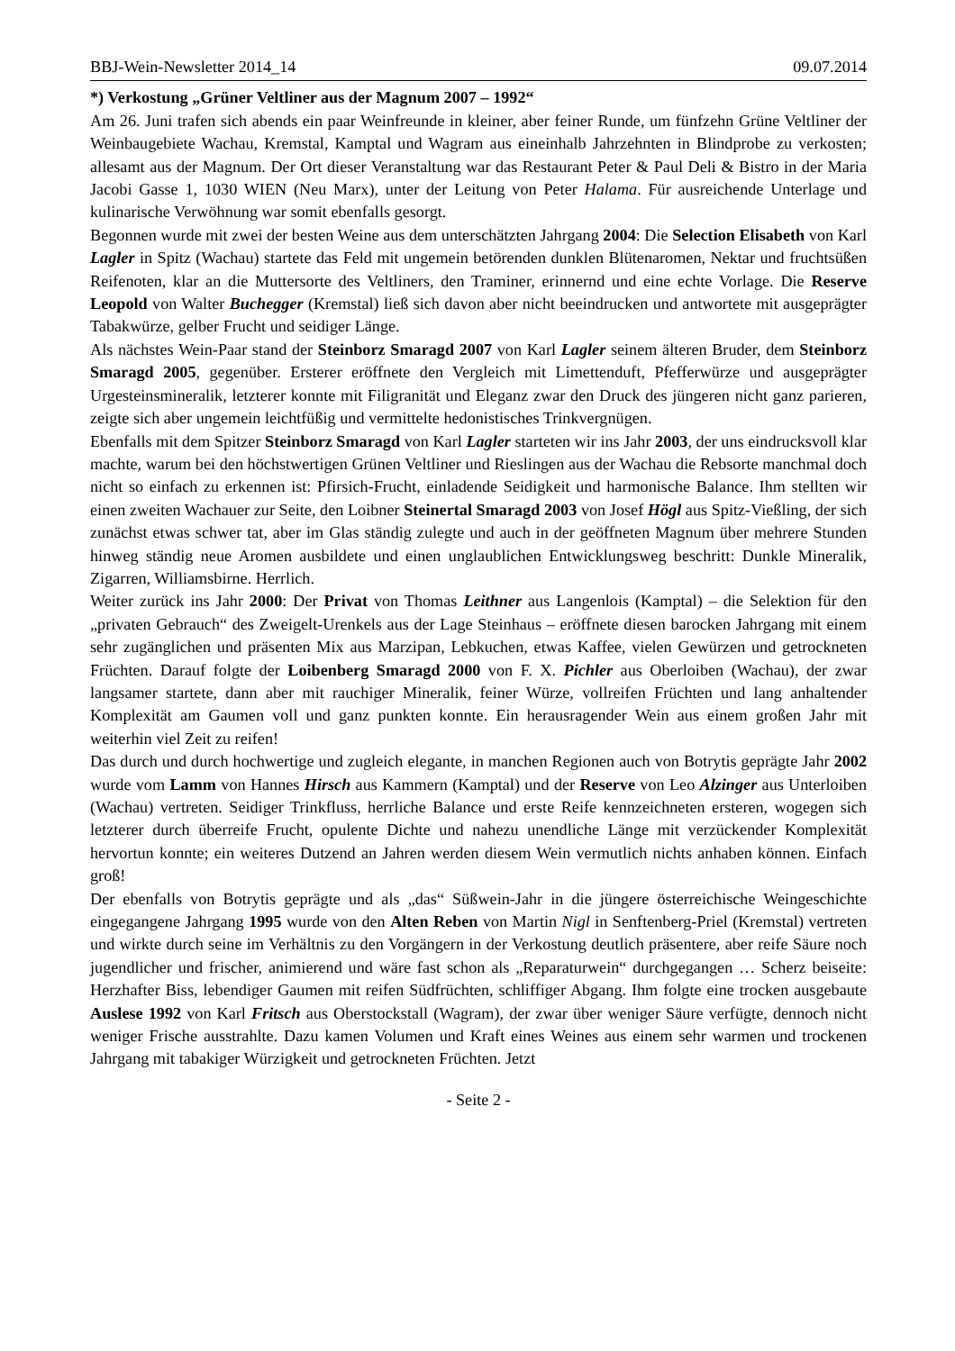BBJ-Wein-Newsletter 2014_14 09.07.2014
*) Verkostung „Grüner Veltliner aus der Magnum 2007 – 1992“
Am 26. Juni trafen sich abends ein paar Weinfreunde in kleiner, aber feiner Runde, um fünfzehn Grüne Veltliner der Weinbaugebiete Wachau, Kremstal, Kamptal und Wagram aus eineinhalb Jahrzehnten in Blindprobe zu verkosten; allesamt aus der Magnum. Der Ort dieser Veranstaltung war das Restaurant Peter & Paul Deli & Bistro in der Maria Jacobi Gasse 1, 1030 WIEN (Neu Marx), unter der Leitung von Peter Halama. Für ausreichende Unterlage und kulinarische Verwöhnung war somit ebenfalls gesorgt.
Begonnen wurde mit zwei der besten Weine aus dem unterschätzten Jahrgang 2004: Die Selection Elisabeth von Karl Lagler in Spitz (Wachau) startete das Feld mit ungemein betörenden dunklen Blütenaromen, Nektar und fruchtsüßen Reifenoten, klar an die Muttersorte des Veltliners, den Traminer, erinnernd und eine echte Vorlage. Die Reserve Leopold von Walter Buchegger (Kremstal) ließ sich davon aber nicht beeindrucken und antwortete mit ausgeprägter Tabakwürze, gelber Frucht und seidiger Länge.
Als nächstes Wein-Paar stand der Steinborz Smaragd 2007 von Karl Lagler seinem älteren Bruder, dem Steinborz Smaragd 2005, gegenüber. Ersterer eröffnete den Vergleich mit Limettenduft, Pfefferwürze und ausgeprägter Urgesteinsmineralik, letzterer konnte mit Filigranität und Eleganz zwar den Druck des jüngeren nicht ganz parieren, zeigte sich aber ungemein leichtfüßig und vermittelte hedonistisches Trinkvergnügen.
Ebenfalls mit dem Spitzer Steinborz Smaragd von Karl Lagler starteten wir ins Jahr 2003, der uns eindrucksvoll klar machte, warum bei den höchstwertigen Grünen Veltliner und Rieslingen aus der Wachau die Rebsorte manchmal doch nicht so einfach zu erkennen ist: Pfirsich-Frucht, einladende Seidigkeit und harmonische Balance. Ihm stellten wir einen zweiten Wachauer zur Seite, den Loibner Steinertal Smaragd 2003 von Josef Högl aus Spitz-Vießling, der sich zunächst etwas schwer tat, aber im Glas ständig zulegte und auch in der geöffneten Magnum über mehrere Stunden hinweg ständig neue Aromen ausbildete und einen unglaublichen Entwicklungsweg beschritt: Dunkle Mineralik, Zigarren, Williamsbirne. Herrlich.
Weiter zurück ins Jahr 2000: Der Privat von Thomas Leithner aus Langenlois (Kamptal) – die Selektion für den „privaten Gebrauch“ des Zweigelt-Urenkels aus der Lage Steinhaus – eröffnete diesen barocken Jahrgang mit einem sehr zugänglichen und präsenten Mix aus Marzipan, Lebkuchen, etwas Kaffee, vielen Gewürzen und getrockneten Früchten. Darauf folgte der Loibenberg Smaragd 2000 von F. X. Pichler aus Oberloiben (Wachau), der zwar langsamer startete, dann aber mit rauchiger Mineralik, feiner Würze, vollreifen Früchten und lang anhaltender Komplexität am Gaumen voll und ganz punkten konnte. Ein herausragender Wein aus einem großen Jahr mit weiterhin viel Zeit zu reifen!
Das durch und durch hochwertige und zugleich elegante, in manchen Regionen auch von Botrytis geprägte Jahr 2002 wurde vom Lamm von Hannes Hirsch aus Kammern (Kamptal) und der Reserve von Leo Alzinger aus Unterloiben (Wachau) vertreten. Seidiger Trinkfluss, herrliche Balance und erste Reife kennzeichneten ersteren, wogegen sich letzterer durch überreife Frucht, opulente Dichte und nahezu unendliche Länge mit verzückender Komplexität hervortun konnte; ein weiteres Dutzend an Jahren werden diesem Wein vermutlich nichts anhaben können. Einfach groß!
Der ebenfalls von Botrytis geprägte und als „das“ Süßwein-Jahr in die jüngere österreichische Weingeschichte eingegangene Jahrgang 1995 wurde von den Alten Reben von Martin Nigl in Senftenberg-Priel (Kremstal) vertreten und wirkte durch seine im Verhältnis zu den Vorgängern in der Verkostung deutlich präsentere, aber reife Säure noch jugendlicher und frischer, animierend und wäre fast schon als „Reparaturwein“ durchgegangen … Scherz beiseite: Herzhafter Biss, lebendiger Gaumen mit reifen Südfrüchten, schliffiger Abgang. Ihm folgte eine trocken ausgebaute Auslese 1992 von Karl Fritsch aus Oberstockstall (Wagram), der zwar über weniger Säure verfügte, dennoch nicht weniger Frische ausstrahlte. Dazu kamen Volumen und Kraft eines Weines aus einem sehr warmen und trockenen Jahrgang mit tabakiger Würzigkeit und getrockneten Früchten. Jetzt
- Seite 2 -